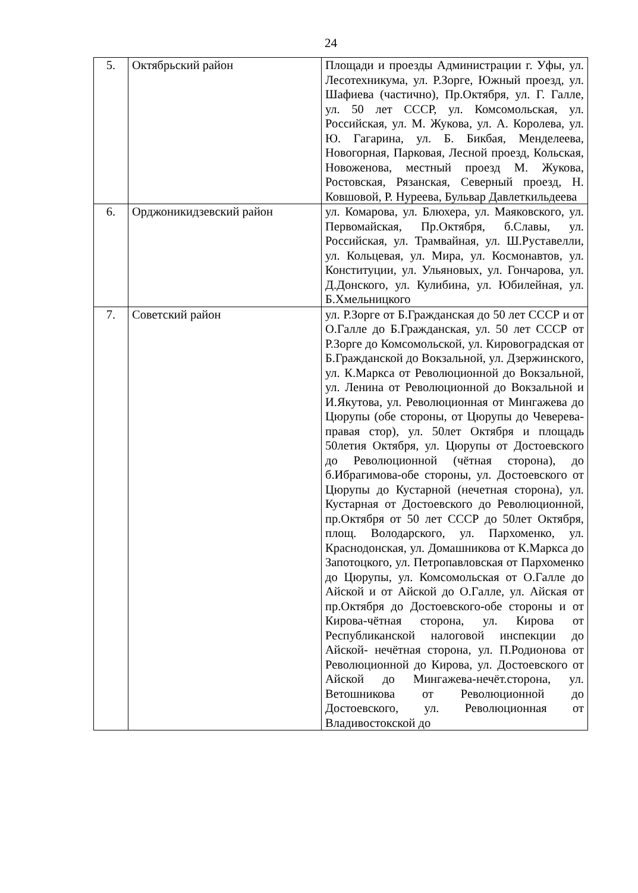24
| 5. | Октябрьский район | Площади и проезды Администрации г. Уфы, ул. Лесотехникума, ул. Р.Зорге, Южный проезд, ул. Шафиева (частично), Пр.Октября, ул. Г. Галле, ул. 50 лет СССР, ул. Комсомольская, ул. Российская, ул. М. Жукова, ул. А. Королева, ул. Ю. Гагарина, ул. Б. Бикбая, Менделеева, Новогорная, Парковая, Лесной проезд, Кольская, Новоженова, местный проезд М. Жукова, Ростовская, Рязанская, Северный проезд, Н. Ковшовой, Р. Нуреева, Бульвар Давлеткильдеева |
| 6. | Орджоникидзевский район | ул. Комарова, ул. Блюхера, ул. Маяковского, ул. Первомайская, Пр.Октября, б.Славы, ул. Российская, ул. Трамвайная, ул. Ш.Руставелли, ул. Кольцевая, ул. Мира, ул. Космонавтов, ул. Конституции, ул. Ульяновых, ул. Гончарова, ул. Д.Донского, ул. Кулибина, ул. Юбилейная, ул. Б.Хмельницкого |
| 7. | Советский район | ул. Р.Зорге от Б.Гражданская до 50 лет СССР и от О.Галле до Б.Гражданская, ул. 50 лет СССР от Р.Зорге до Комсомольской, ул. Кировоградская от Б.Гражданской до Вокзальной, ул. Дзержинского, ул. К.Маркса от Революционной до Вокзальной, ул. Ленина от Революционной до Вокзальной и И.Якутова, ул. Революционная от Мингажева до Цюрупы (обе стороны, от Цюрупы до Чеверева-правая стор), ул. 50лет Октября и площадь 50летия Октября, ул. Цюрупы от Достоевского до Революционной (чётная сторона), до б.Ибрагимова-обе стороны, ул. Достоевского от Цюрупы до Кустарной (нечетная сторона), ул. Кустарная от Достоевского до Революционной, пр.Октября от 50 лет СССР до 50лет Октября, площ. Володарского, ул. Пархоменко, ул. Краснодонская, ул. Домашникова от К.Маркса до Запотоцкого, ул. Петропавловская от Пархоменко до Цюрупы, ул. Комсомольская от О.Галле до Айской и от Айской до О.Галле, ул. Айская от пр.Октября до Достоевского-обе стороны и от Кирова-чётная сторона, ул. Кирова от Республиканской налоговой инспекции до Айской- нечётная сторона, ул. П.Родионова от Революционной до Кирова, ул. Достоевского от Айской до Мингажева-нечёт.сторона, ул. Ветошникова от Революционной до Достоевского, ул. Революционная от Владивостокской до |